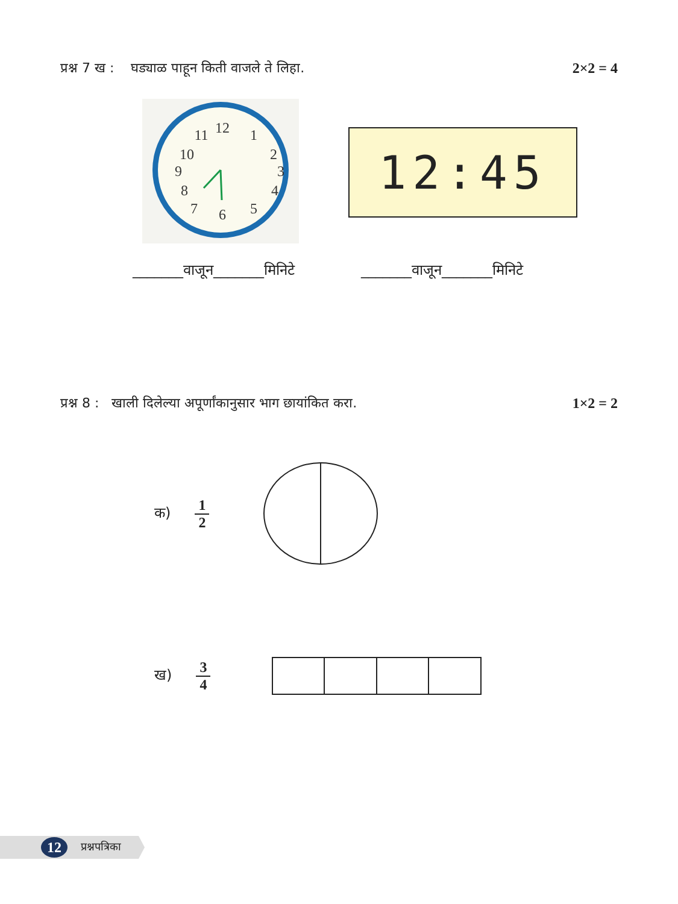प्रश्न 7 ख : घड्याळ पाहून किती वाजले ते लिहा. 2×2 = 4
12
1
2
3
4
5
6
7
8
9
10
11
12:45
_______वाजून_______मिनिटे _______वाजून_______मिनिटे
प्रश्न 8 : खाली दिलेल्या अपूर्णांकानुसार भाग छायांकित करा. 1×2 = 2
क) 1 2
ख) 3 4
12 प्रश्नपत्रिका